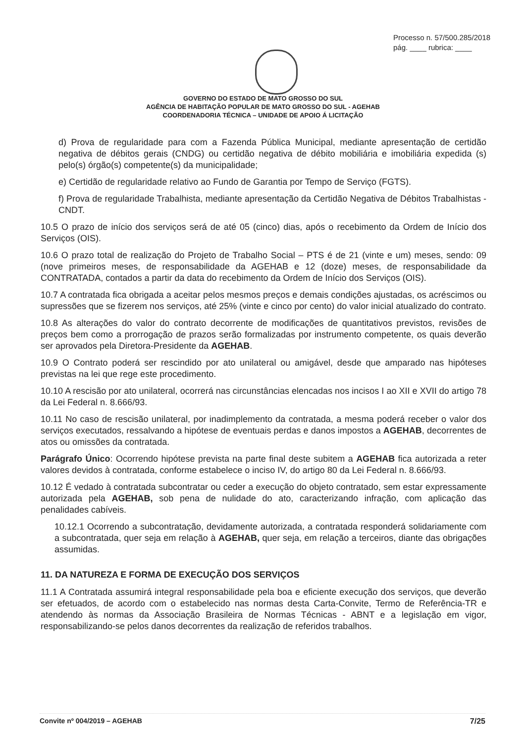Processo n. 57/500.285/2018
pág. ____ rubrica: ____
GOVERNO DO ESTADO DE MATO GROSSO DO SUL
AGÊNCIA DE HABITAÇÃO POPULAR DE MATO GROSSO DO SUL - AGEHAB
COORDENADORIA TÉCNICA – UNIDADE DE APOIO Á LICITAÇÃO
d) Prova de regularidade para com a Fazenda Pública Municipal, mediante apresentação de certidão negativa de débitos gerais (CNDG) ou certidão negativa de débito mobiliária e imobiliária expedida (s) pelo(s) órgão(s) competente(s) da municipalidade;
e) Certidão de regularidade relativo ao Fundo de Garantia por Tempo de Serviço (FGTS).
f) Prova de regularidade Trabalhista, mediante apresentação da Certidão Negativa de Débitos Trabalhistas - CNDT.
10.5 O prazo de início dos serviços será de até 05 (cinco) dias, após o recebimento da Ordem de Início dos Serviços (OIS).
10.6 O prazo total de realização do Projeto de Trabalho Social – PTS é de 21 (vinte e um) meses, sendo: 09 (nove primeiros meses, de responsabilidade da AGEHAB e 12 (doze) meses, de responsabilidade da CONTRATADA, contados a partir da data do recebimento da Ordem de Início dos Serviços (OIS).
10.7 A contratada fica obrigada a aceitar pelos mesmos preços e demais condições ajustadas, os acréscimos ou supressões que se fizerem nos serviços, até 25% (vinte e cinco por cento) do valor inicial atualizado do contrato.
10.8 As alterações do valor do contrato decorrente de modificações de quantitativos previstos, revisões de preços bem como a prorrogação de prazos serão formalizadas por instrumento competente, os quais deverão ser aprovados pela Diretora-Presidente da AGEHAB.
10.9 O Contrato poderá ser rescindido por ato unilateral ou amigável, desde que amparado nas hipóteses previstas na lei que rege este procedimento.
10.10 A rescisão por ato unilateral, ocorrerá nas circunstâncias elencadas nos incisos I ao XII e XVII do artigo 78 da Lei Federal n. 8.666/93.
10.11 No caso de rescisão unilateral, por inadimplemento da contratada, a mesma poderá receber o valor dos serviços executados, ressalvando a hipótese de eventuais perdas e danos impostos a AGEHAB, decorrentes de atos ou omissões da contratada.
Parágrafo Único: Ocorrendo hipótese prevista na parte final deste subitem a AGEHAB fica autorizada a reter valores devidos à contratada, conforme estabelece o inciso IV, do artigo 80 da Lei Federal n. 8.666/93.
10.12 É vedado à contratada subcontratar ou ceder a execução do objeto contratado, sem estar expressamente autorizada pela AGEHAB, sob pena de nulidade do ato, caracterizando infração, com aplicação das penalidades cabíveis.
10.12.1 Ocorrendo a subcontratação, devidamente autorizada, a contratada responderá solidariamente com a subcontratada, quer seja em relação à AGEHAB, quer seja, em relação a terceiros, diante das obrigações assumidas.
11. DA NATUREZA E FORMA DE EXECUÇÃO DOS SERVIÇOS
11.1 A Contratada assumirá integral responsabilidade pela boa e eficiente execução dos serviços, que deverão ser efetuados, de acordo com o estabelecido nas normas desta Carta-Convite, Termo de Referência-TR e atendendo às normas da Associação Brasileira de Normas Técnicas - ABNT e a legislação em vigor, responsabilizando-se pelos danos decorrentes da realização de referidos trabalhos.
Convite nº 004/2019 – AGEHAB 7/25